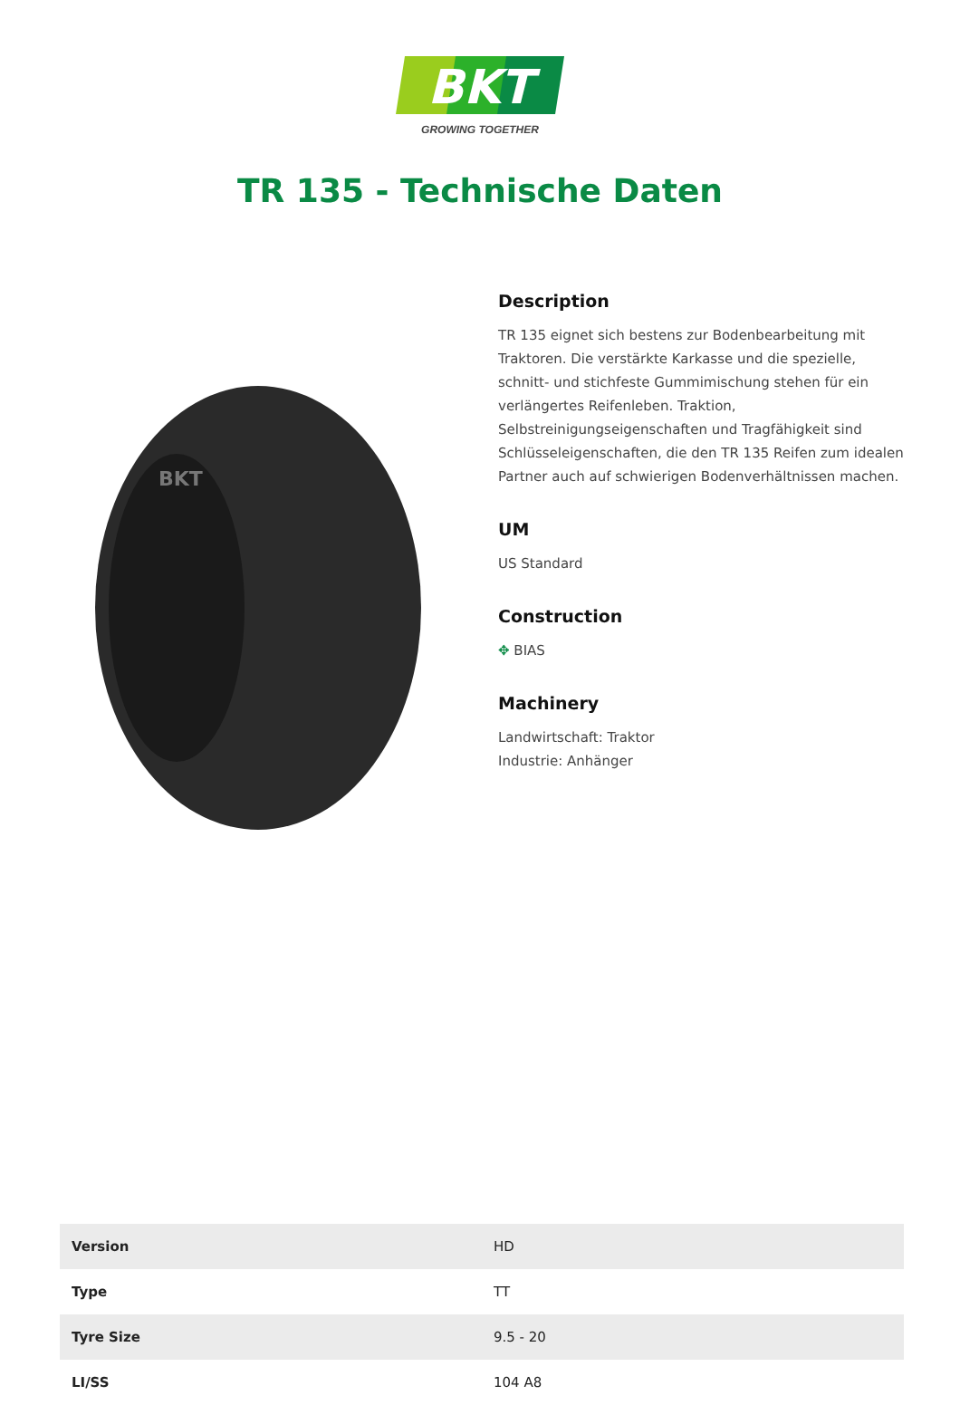BKT
GROWING TOGETHER
TR 135 - Technische Daten
BKT
Description
TR 135 eignet sich bestens zur Bodenbearbeitung mit Traktoren. Die verstärkte Karkasse und die spezielle, schnitt- und stichfeste Gummimischung stehen für ein verlängertes Reifenleben. Traktion, Selbstreinigungseigenschaften und Tragfähigkeit sind Schlüsseleigenschaften, die den TR 135 Reifen zum idealen Partner auch auf schwierigen Bodenverhältnissen machen.
UM
US Standard
Construction
✥ BIAS
Machinery
Landwirtschaft: Traktor
Industrie: Anhänger
| Version | HD |
| Type | TT |
| Tyre Size | 9.5 - 20 |
| LI/SS | 104 A8 |